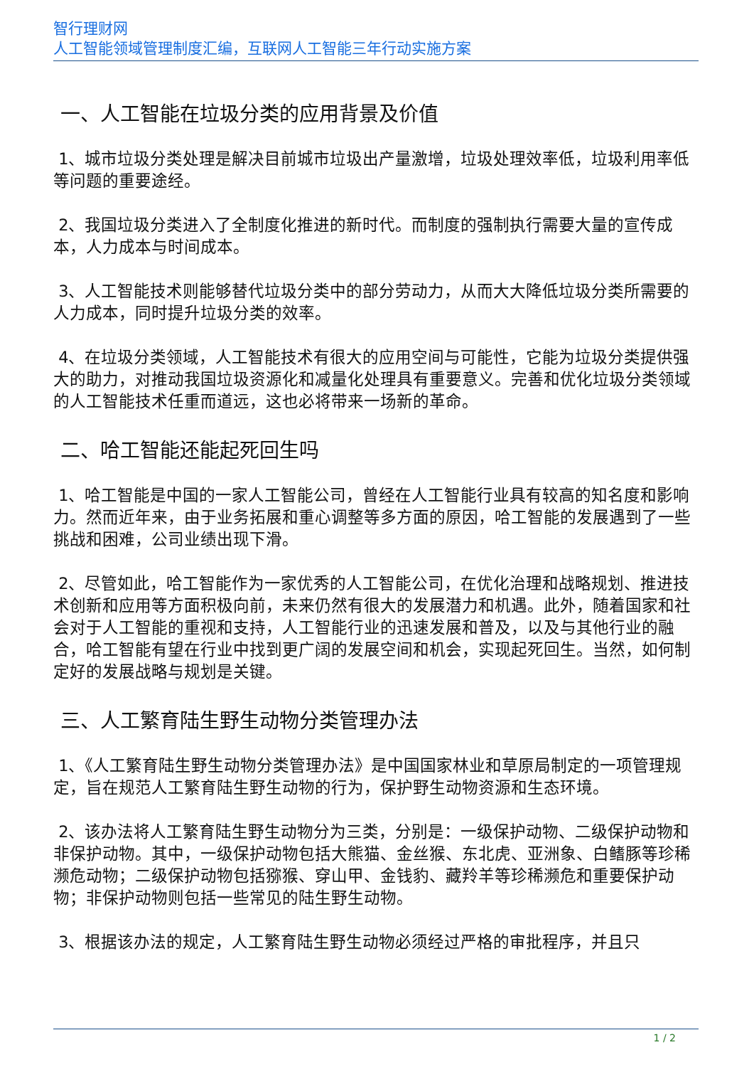智行理财网
人工智能领域管理制度汇编，互联网人工智能三年行动实施方案
一、人工智能在垃圾分类的应用背景及价值
1、城市垃圾分类处理是解决目前城市垃圾出产量激增，垃圾处理效率低，垃圾利用率低等问题的重要途经。
2、我国垃圾分类进入了全制度化推进的新时代。而制度的强制执行需要大量的宣传成本，人力成本与时间成本。
3、人工智能技术则能够替代垃圾分类中的部分劳动力，从而大大降低垃圾分类所需要的人力成本，同时提升垃圾分类的效率。
4、在垃圾分类领域，人工智能技术有很大的应用空间与可能性，它能为垃圾分类提供强大的助力，对推动我国垃圾资源化和减量化处理具有重要意义。完善和优化垃圾分类领域的人工智能技术任重而道远，这也必将带来一场新的革命。
二、哈工智能还能起死回生吗
1、哈工智能是中国的一家人工智能公司，曾经在人工智能行业具有较高的知名度和影响力。然而近年来，由于业务拓展和重心调整等多方面的原因，哈工智能的发展遇到了一些挑战和困难，公司业绩出现下滑。
2、尽管如此，哈工智能作为一家优秀的人工智能公司，在优化治理和战略规划、推进技术创新和应用等方面积极向前，未来仍然有很大的发展潜力和机遇。此外，随着国家和社会对于人工智能的重视和支持，人工智能行业的迅速发展和普及，以及与其他行业的融合，哈工智能有望在行业中找到更广阔的发展空间和机会，实现起死回生。当然，如何制定好的发展战略与规划是关键。
三、人工繁育陆生野生动物分类管理办法
1、《人工繁育陆生野生动物分类管理办法》是中国国家林业和草原局制定的一项管理规定，旨在规范人工繁育陆生野生动物的行为，保护野生动物资源和生态环境。
2、该办法将人工繁育陆生野生动物分为三类，分别是：一级保护动物、二级保护动物和非保护动物。其中，一级保护动物包括大熊猫、金丝猴、东北虎、亚洲象、白鳍豚等珍稀濒危动物；二级保护动物包括猕猴、穿山甲、金钱豹、藏羚羊等珍稀濒危和重要保护动物；非保护动物则包括一些常见的陆生野生动物。
3、根据该办法的规定，人工繁育陆生野生动物必须经过严格的审批程序，并且只
1 / 2